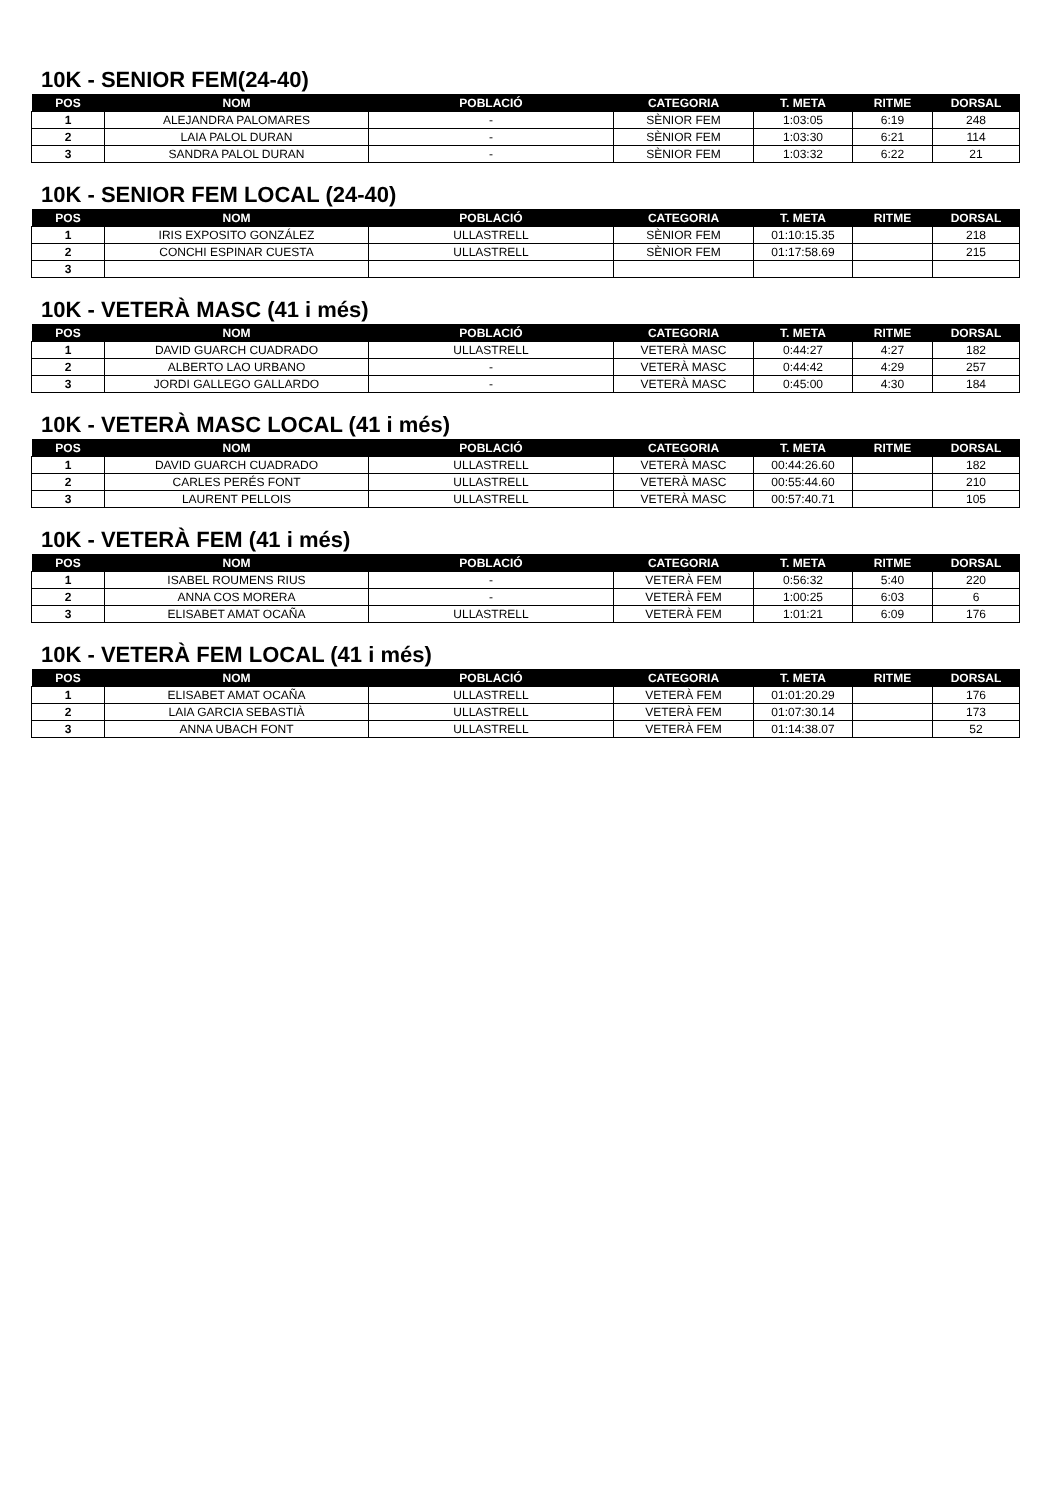10K - SENIOR FEM(24-40)
| POS | NOM | POBLACIÓ | CATEGORIA | T. META | RITME | DORSAL |
| --- | --- | --- | --- | --- | --- | --- |
| 1 | ALEJANDRA PALOMARES | - | SÈNIOR FEM | 1:03:05 | 6:19 | 248 |
| 2 | LAIA PALOL DURAN | - | SÈNIOR FEM | 1:03:30 | 6:21 | 114 |
| 3 | SANDRA PALOL DURAN | - | SÈNIOR FEM | 1:03:32 | 6:22 | 21 |
10K - SENIOR FEM LOCAL (24-40)
| POS | NOM | POBLACIÓ | CATEGORIA | T. META | RITME | DORSAL |
| --- | --- | --- | --- | --- | --- | --- |
| 1 | IRIS EXPOSITO GONZÁLEZ | ULLASTRELL | SÈNIOR FEM | 01:10:15.35 | | 218 |
| 2 | CONCHI ESPINAR CUESTA | ULLASTRELL | SÈNIOR FEM | 01:17:58.69 | | 215 |
| 3 | | | | | | |
10K - VETERÀ MASC (41 i més)
| POS | NOM | POBLACIÓ | CATEGORIA | T. META | RITME | DORSAL |
| --- | --- | --- | --- | --- | --- | --- |
| 1 | DAVID GUARCH CUADRADO | ULLASTRELL | VETERÀ MASC | 0:44:27 | 4:27 | 182 |
| 2 | ALBERTO LAO URBANO | - | VETERÀ MASC | 0:44:42 | 4:29 | 257 |
| 3 | JORDI GALLEGO GALLARDO | - | VETERÀ MASC | 0:45:00 | 4:30 | 184 |
10K - VETERÀ MASC LOCAL (41 i més)
| POS | NOM | POBLACIÓ | CATEGORIA | T. META | RITME | DORSAL |
| --- | --- | --- | --- | --- | --- | --- |
| 1 | DAVID GUARCH CUADRADO | ULLASTRELL | VETERÀ MASC | 00:44:26.60 | | 182 |
| 2 | CARLES PERÉS FONT | ULLASTRELL | VETERÀ MASC | 00:55:44.60 | | 210 |
| 3 | LAURENT PELLOIS | ULLASTRELL | VETERÀ MASC | 00:57:40.71 | | 105 |
10K - VETERÀ FEM (41 i més)
| POS | NOM | POBLACIÓ | CATEGORIA | T. META | RITME | DORSAL |
| --- | --- | --- | --- | --- | --- | --- |
| 1 | ISABEL ROUMENS RIUS | - | VETERÀ FEM | 0:56:32 | 5:40 | 220 |
| 2 | ANNA COS MORERA | - | VETERÀ FEM | 1:00:25 | 6:03 | 6 |
| 3 | ELISABET AMAT OCAÑA | ULLASTRELL | VETERÀ FEM | 1:01:21 | 6:09 | 176 |
10K - VETERÀ FEM LOCAL (41 i més)
| POS | NOM | POBLACIÓ | CATEGORIA | T. META | RITME | DORSAL |
| --- | --- | --- | --- | --- | --- | --- |
| 1 | ELISABET AMAT OCAÑA | ULLASTRELL | VETERÀ FEM | 01:01:20.29 | | 176 |
| 2 | LAIA GARCIA SEBASTIÀ | ULLASTRELL | VETERÀ FEM | 01:07:30.14 | | 173 |
| 3 | ANNA UBACH FONT | ULLASTRELL | VETERÀ FEM | 01:14:38.07 | | 52 |